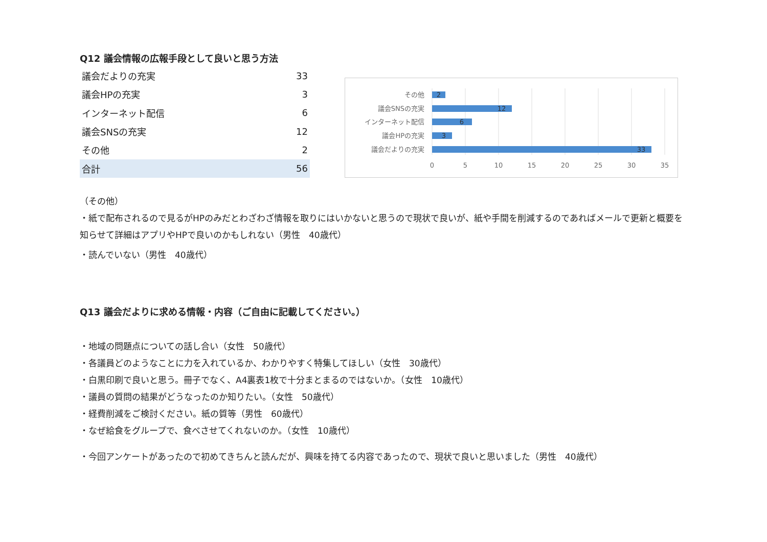Q12 議会情報の広報手段として良いと思う方法
| 議会だよりの充実 | 33 |
| 議会HPの充実 | 3 |
| インターネット配信 | 6 |
| 議会SNSの充実 | 12 |
| その他 | 2 |
| 合計 | 56 |
その他
議会SNSの充実
インターネット配信
議会HPの充実
議会だよりの充実
2
12
6
3
33
0
5
10
15
20
25
30
35
（その他）
・紙で配布されるので見るがHPのみだとわざわざ情報を取りにはいかないと思うので現状で良いが、紙や手間を削減するのであればメールで更新と概要を知らせて詳細はアプリやHPで良いのかもしれない（男性　40歳代）
・読んでいない（男性　40歳代）
Q13 議会だよりに求める情報・内容（ご自由に記載してください。）
・地域の問題点についての話し合い（女性　50歳代）
・各議員どのようなことに力を入れているか、わかりやすく特集してほしい（女性　30歳代）
・白黒印刷で良いと思う。冊子でなく、A4裏表1枚で十分まとまるのではないか。（女性　10歳代）
・議員の質問の結果がどうなったのか知りたい。（女性　50歳代）
・経費削減をご検討ください。紙の質等（男性　60歳代）
・なぜ給食をグループで、食べさせてくれないのか。（女性　10歳代）
・今回アンケートがあったので初めてきちんと読んだが、興味を持てる内容であったので、現状で良いと思いました（男性　40歳代）